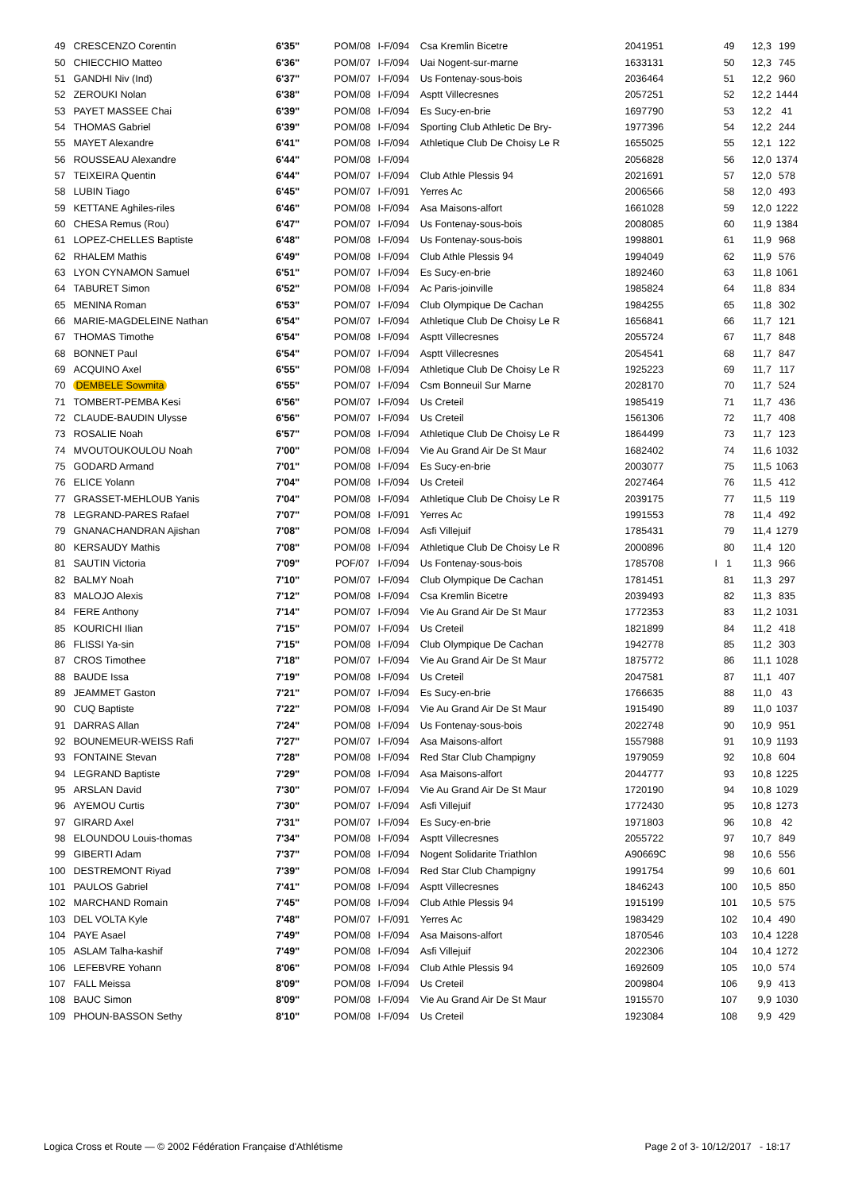| 49 | CRESCENZO Corentin | 6'35'' | POM/08 | I-F/094 | Csa Kremlin Bicetre | 2041951 | | 49 | 12,3 | 199 |
| 50 | CHIECCHIO Matteo | 6'36'' | POM/07 | I-F/094 | Uai Nogent-sur-marne | 1633131 | | 50 | 12,3 | 745 |
| 51 | GANDHI Niv (Ind) | 6'37'' | POM/07 | I-F/094 | Us Fontenay-sous-bois | 2036464 | | 51 | 12,2 | 960 |
| 52 | ZEROUKI Nolan | 6'38'' | POM/08 | I-F/094 | Asptt Villecresnes | 2057251 | | 52 | 12,2 | 1444 |
| 53 | PAYET MASSEE Chai | 6'39'' | POM/08 | I-F/094 | Es Sucy-en-brie | 1697790 | | 53 | 12,2 | 41 |
| 54 | THOMAS Gabriel | 6'39'' | POM/08 | I-F/094 | Sporting Club Athletic De Bry- | 1977396 | | 54 | 12,2 | 244 |
| 55 | MAYET Alexandre | 6'41'' | POM/08 | I-F/094 | Athletique Club De Choisy Le R | 1655025 | | 55 | 12,1 | 122 |
| 56 | ROUSSEAU Alexandre | 6'44'' | POM/08 | I-F/094 | | 2056828 | | 56 | 12,0 | 1374 |
| 57 | TEIXEIRA Quentin | 6'44'' | POM/07 | I-F/094 | Club Athle Plessis 94 | 2021691 | | 57 | 12,0 | 578 |
| 58 | LUBIN Tiago | 6'45'' | POM/07 | I-F/091 | Yerres Ac | 2006566 | | 58 | 12,0 | 493 |
| 59 | KETTANE Aghiles-riles | 6'46'' | POM/08 | I-F/094 | Asa Maisons-alfort | 1661028 | | 59 | 12,0 | 1222 |
| 60 | CHESA Remus (Rou) | 6'47'' | POM/07 | I-F/094 | Us Fontenay-sous-bois | 2008085 | | 60 | 11,9 | 1384 |
| 61 | LOPEZ-CHELLES Baptiste | 6'48'' | POM/08 | I-F/094 | Us Fontenay-sous-bois | 1998801 | | 61 | 11,9 | 968 |
| 62 | RHALEM Mathis | 6'49'' | POM/08 | I-F/094 | Club Athle Plessis 94 | 1994049 | | 62 | 11,9 | 576 |
| 63 | LYON CYNAMON Samuel | 6'51'' | POM/07 | I-F/094 | Es Sucy-en-brie | 1892460 | | 63 | 11,8 | 1061 |
| 64 | TABURET Simon | 6'52'' | POM/08 | I-F/094 | Ac Paris-joinville | 1985824 | | 64 | 11,8 | 834 |
| 65 | MENINA Roman | 6'53'' | POM/07 | I-F/094 | Club Olympique De Cachan | 1984255 | | 65 | 11,8 | 302 |
| 66 | MARIE-MAGDELEINE Nathan | 6'54'' | POM/07 | I-F/094 | Athletique Club De Choisy Le R | 1656841 | | 66 | 11,7 | 121 |
| 67 | THOMAS Timothe | 6'54'' | POM/08 | I-F/094 | Asptt Villecresnes | 2055724 | | 67 | 11,7 | 848 |
| 68 | BONNET Paul | 6'54'' | POM/07 | I-F/094 | Asptt Villecresnes | 2054541 | | 68 | 11,7 | 847 |
| 69 | ACQUINO Axel | 6'55'' | POM/08 | I-F/094 | Athletique Club De Choisy Le R | 1925223 | | 69 | 11,7 | 117 |
| 70 | DEMBELE Sowmita | 6'55'' | POM/07 | I-F/094 | Csm Bonneuil Sur Marne | 2028170 | | 70 | 11,7 | 524 |
| 71 | TOMBERT-PEMBA Kesi | 6'56'' | POM/07 | I-F/094 | Us Creteil | 1985419 | | 71 | 11,7 | 436 |
| 72 | CLAUDE-BAUDIN Ulysse | 6'56'' | POM/07 | I-F/094 | Us Creteil | 1561306 | | 72 | 11,7 | 408 |
| 73 | ROSALIE Noah | 6'57'' | POM/08 | I-F/094 | Athletique Club De Choisy Le R | 1864499 | | 73 | 11,7 | 123 |
| 74 | MVOUTOUKOULOU Noah | 7'00'' | POM/08 | I-F/094 | Vie Au Grand Air De St Maur | 1682402 | | 74 | 11,6 | 1032 |
| 75 | GODARD Armand | 7'01'' | POM/08 | I-F/094 | Es Sucy-en-brie | 2003077 | | 75 | 11,5 | 1063 |
| 76 | ELICE Yolann | 7'04'' | POM/08 | I-F/094 | Us Creteil | 2027464 | | 76 | 11,5 | 412 |
| 77 | GRASSET-MEHLOUB Yanis | 7'04'' | POM/08 | I-F/094 | Athletique Club De Choisy Le R | 2039175 | | 77 | 11,5 | 119 |
| 78 | LEGRAND-PARES Rafael | 7'07'' | POM/08 | I-F/091 | Yerres Ac | 1991553 | | 78 | 11,4 | 492 |
| 79 | GNANACHANDRAN Ajishan | 7'08'' | POM/08 | I-F/094 | Asfi Villejuif | 1785431 | | 79 | 11,4 | 1279 |
| 80 | KERSAUDY Mathis | 7'08'' | POM/08 | I-F/094 | Athletique Club De Choisy Le R | 2000896 | | 80 | 11,4 | 120 |
| 81 | SAUTIN Victoria | 7'09'' | POF/07 | I-F/094 | Us Fontenay-sous-bois | 1785708 | I | 1 | 11,3 | 966 |
| 82 | BALMY Noah | 7'10'' | POM/07 | I-F/094 | Club Olympique De Cachan | 1781451 | | 81 | 11,3 | 297 |
| 83 | MALOJO Alexis | 7'12'' | POM/08 | I-F/094 | Csa Kremlin Bicetre | 2039493 | | 82 | 11,3 | 835 |
| 84 | FERE Anthony | 7'14'' | POM/07 | I-F/094 | Vie Au Grand Air De St Maur | 1772353 | | 83 | 11,2 | 1031 |
| 85 | KOURICHI Ilian | 7'15'' | POM/07 | I-F/094 | Us Creteil | 1821899 | | 84 | 11,2 | 418 |
| 86 | FLISSI Ya-sin | 7'15'' | POM/08 | I-F/094 | Club Olympique De Cachan | 1942778 | | 85 | 11,2 | 303 |
| 87 | CROS Timothee | 7'18'' | POM/07 | I-F/094 | Vie Au Grand Air De St Maur | 1875772 | | 86 | 11,1 | 1028 |
| 88 | BAUDE Issa | 7'19'' | POM/08 | I-F/094 | Us Creteil | 2047581 | | 87 | 11,1 | 407 |
| 89 | JEAMMET Gaston | 7'21'' | POM/07 | I-F/094 | Es Sucy-en-brie | 1766635 | | 88 | 11,0 | 43 |
| 90 | CUQ Baptiste | 7'22'' | POM/08 | I-F/094 | Vie Au Grand Air De St Maur | 1915490 | | 89 | 11,0 | 1037 |
| 91 | DARRAS Allan | 7'24'' | POM/08 | I-F/094 | Us Fontenay-sous-bois | 2022748 | | 90 | 10,9 | 951 |
| 92 | BOUNEMEUR-WEISS Rafi | 7'27'' | POM/07 | I-F/094 | Asa Maisons-alfort | 1557988 | | 91 | 10,9 | 1193 |
| 93 | FONTAINE Stevan | 7'28'' | POM/08 | I-F/094 | Red Star Club Champigny | 1979059 | | 92 | 10,8 | 604 |
| 94 | LEGRAND Baptiste | 7'29'' | POM/08 | I-F/094 | Asa Maisons-alfort | 2044777 | | 93 | 10,8 | 1225 |
| 95 | ARSLAN David | 7'30'' | POM/07 | I-F/094 | Vie Au Grand Air De St Maur | 1720190 | | 94 | 10,8 | 1029 |
| 96 | AYEMOU Curtis | 7'30'' | POM/07 | I-F/094 | Asfi Villejuif | 1772430 | | 95 | 10,8 | 1273 |
| 97 | GIRARD Axel | 7'31'' | POM/07 | I-F/094 | Es Sucy-en-brie | 1971803 | | 96 | 10,8 | 42 |
| 98 | ELOUNDOU Louis-thomas | 7'34'' | POM/08 | I-F/094 | Asptt Villecresnes | 2055722 | | 97 | 10,7 | 849 |
| 99 | GIBERTI Adam | 7'37'' | POM/08 | I-F/094 | Nogent Solidarite Triathlon | A90669C | | 98 | 10,6 | 556 |
| 100 | DESTREMONT Riyad | 7'39'' | POM/08 | I-F/094 | Red Star Club Champigny | 1991754 | | 99 | 10,6 | 601 |
| 101 | PAULOS Gabriel | 7'41'' | POM/08 | I-F/094 | Asptt Villecresnes | 1846243 | | 100 | 10,5 | 850 |
| 102 | MARCHAND Romain | 7'45'' | POM/08 | I-F/094 | Club Athle Plessis 94 | 1915199 | | 101 | 10,5 | 575 |
| 103 | DEL VOLTA Kyle | 7'48'' | POM/07 | I-F/091 | Yerres Ac | 1983429 | | 102 | 10,4 | 490 |
| 104 | PAYE Asael | 7'49'' | POM/08 | I-F/094 | Asa Maisons-alfort | 1870546 | | 103 | 10,4 | 1228 |
| 105 | ASLAM Talha-kashif | 7'49'' | POM/08 | I-F/094 | Asfi Villejuif | 2022306 | | 104 | 10,4 | 1272 |
| 106 | LEFEBVRE Yohann | 8'06'' | POM/08 | I-F/094 | Club Athle Plessis 94 | 1692609 | | 105 | 10,0 | 574 |
| 107 | FALL Meissa | 8'09'' | POM/08 | I-F/094 | Us Creteil | 2009804 | | 106 | 9,9 | 413 |
| 108 | BAUC Simon | 8'09'' | POM/08 | I-F/094 | Vie Au Grand Air De St Maur | 1915570 | | 107 | 9,9 | 1030 |
| 109 | PHOUN-BASSON Sethy | 8'10'' | POM/08 | I-F/094 | Us Creteil | 1923084 | | 108 | 9,9 | 429 |
Logica Cross et Route — © 2002 Fédération Française d'Athlétisme Page 2 of 3- 10/12/2017 - 18:17